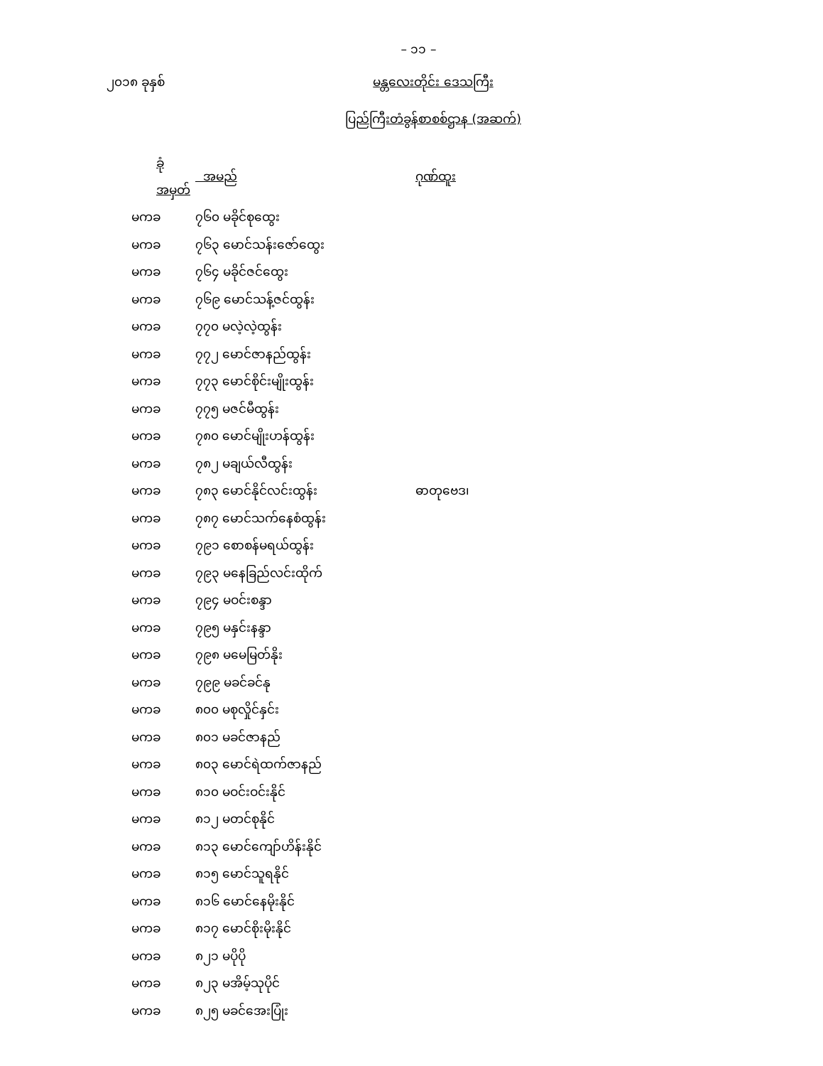– ၁၁ –
၂၀၁၈ ခုနှစ် မန္တလေးတိုင်း ဒေသကြီး
ပြည်ကြီးတံခွန်စာစစ်ဌာန (အဆက်)
| ခုံအမှတ် | အမည် | ဂုဏ်ထူး |
| --- | --- | --- |
| မကခ | ၇၆၀ မခိုင်စုထွေး | |
| မကခ | ၇၆၃ မောင်သန်းဇော်ထွေး | |
| မကခ | ၇၆၄ မခိုင်ဇင်ထွေး | |
| မကခ | ၇၆၉ မောင်သန့်ဇင်ထွန်း | |
| မကခ | ၇၇၀ မလဲ့လဲ့ထွန်း | |
| မကခ | ၇၇၂ မောင်ဇာနည်ထွန်း | |
| မကခ | ၇၇၃ မောင်စိုင်းမျိုးထွန်း | |
| မကခ | ၇၇၅ မဇင်မီထွန်း | |
| မကခ | ၇၈၀ မောင်မျိုးဟန်ထွန်း | |
| မကခ | ၇၈၂ မချယ်လီထွန်း | |
| မကခ | ၇၈၃ မောင်နိုင်လင်းထွန်း | ဓာတုဗေဒ၊ |
| မကခ | ၇၈၇ မောင်သက်နေစံထွန်း | |
| မကခ | ၇၉၁ စောစန်မရယ်ထွန်း | |
| မကခ | ၇၉၃ မနေခြည်လင်းထိုက် | |
| မကခ | ၇၉၄ မဝင်းစန္ဒာ | |
| မကခ | ၇၉၅ မနှင်းနန္ဒာ | |
| မကခ | ၇၉၈ မမေမြတ်နိုး | |
| မကခ | ၇၉၉ မခင်ခင်နု | |
| မကခ | ၈၀၀ မစုလှိုင်နှင်း | |
| မကခ | ၈၀၁ မခင်ဇာနည် | |
| မကခ | ၈၀၃ မောင်ရဲထက်ဇာနည် | |
| မကခ | ၈၁၀ မဝင်းဝင်းနိုင် | |
| မကခ | ၈၁၂ မတင်စုနိုင် | |
| မကခ | ၈၁၃ မောင်ကျော်ဟိန်းနိုင် | |
| မကခ | ၈၁၅ မောင်သူရနိုင် | |
| မကခ | ၈၁၆ မောင်နေမိုးနိုင် | |
| မကခ | ၈၁၇ မောင်စိုးမိုးနိုင် | |
| မကခ | ၈၂၁ မပိုပို | |
| မကခ | ၈၂၃ မအိမ့်သုပိုင် | |
| မကခ | ၈၂၅ မခင်အေးပြုံး | |